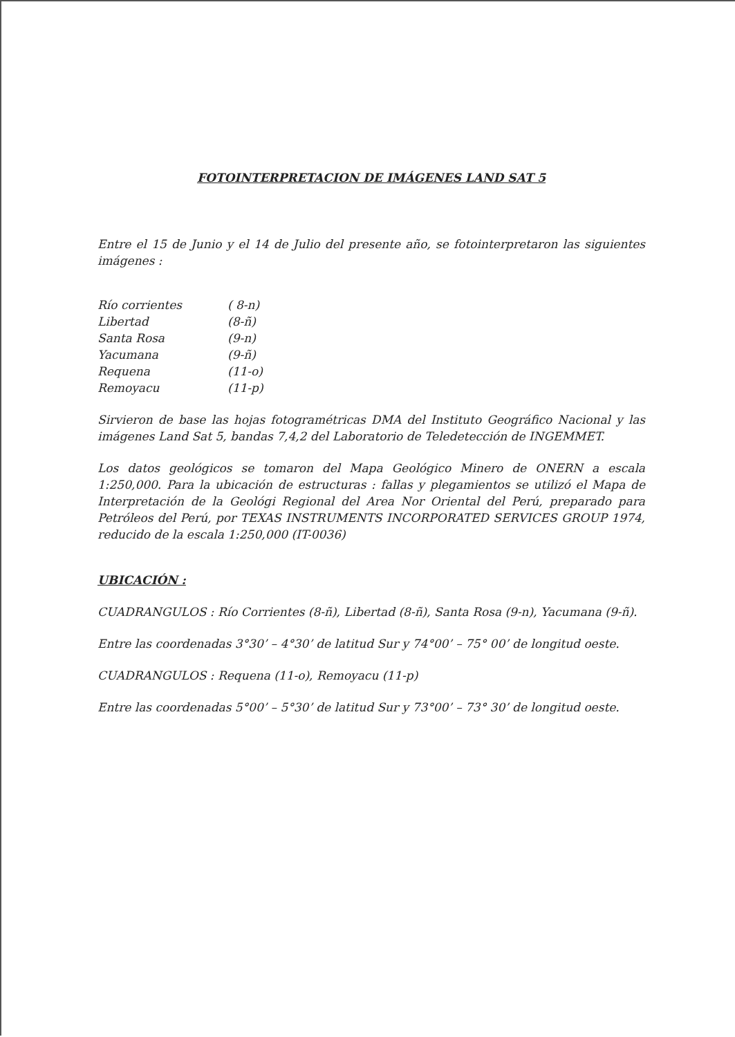FOTOINTERPRETACION DE IMÁGENES LAND SAT 5
Entre el 15 de Junio y el 14 de Julio del presente año, se fotointerpretaron las siguientes imágenes :
| Río corrientes | ( 8-n) |
| Libertad | (8-ñ) |
| Santa Rosa | (9-n) |
| Yacumana | (9-ñ) |
| Requena | (11-o) |
| Remoyacu | (11-p) |
Sirvieron de base las hojas fotogramétricas DMA del Instituto Geográfico Nacional y las imágenes Land Sat 5, bandas 7,4,2 del Laboratorio de Teledetección de INGEMMET.
Los datos geológicos se tomaron del Mapa Geológico Minero de ONERN a escala 1:250,000. Para la ubicación de estructuras : fallas y plegamientos se utilizó el Mapa de Interpretación de la Geológi Regional del Area Nor Oriental del Perú, preparado para Petróleos del Perú, por TEXAS INSTRUMENTS INCORPORATED SERVICES GROUP 1974, reducido de la escala 1:250,000 (IT-0036)
UBICACIÓN :
CUADRANGULOS : Río Corrientes (8-ñ), Libertad (8-ñ), Santa Rosa (9-n), Yacumana (9-ñ).
Entre las coordenadas 3°30’ – 4°30’ de latitud Sur y 74°00’ – 75° 00’ de longitud oeste.
CUADRANGULOS : Requena (11-o), Remoyacu (11-p)
Entre las coordenadas 5°00’ – 5°30’ de latitud Sur y 73°00’ – 73° 30’ de longitud oeste.